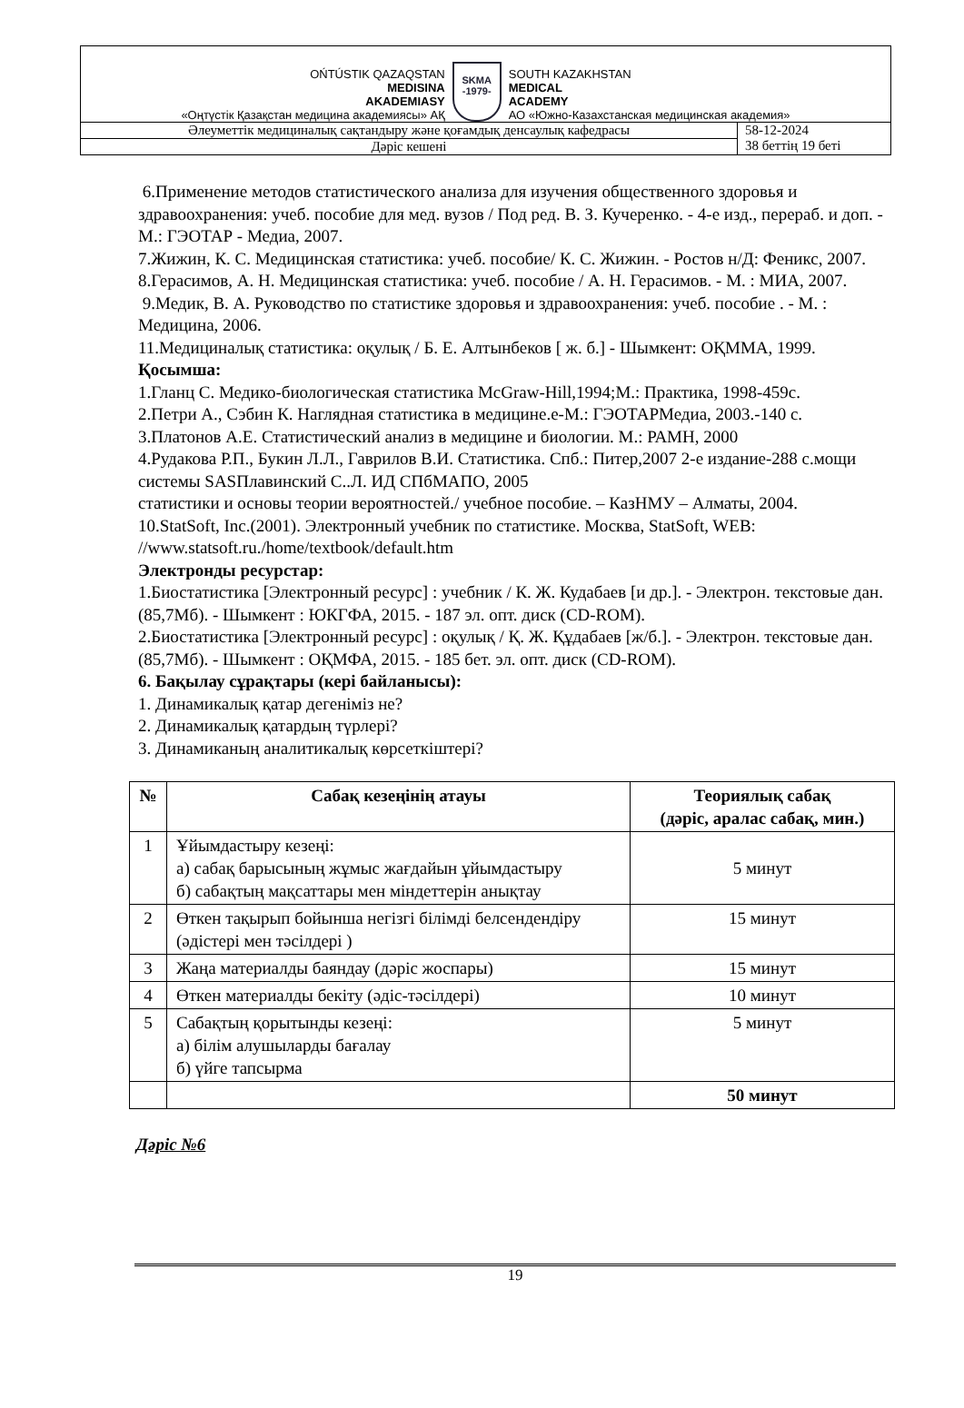OŃTÚSTIK QAZAQSTAN
MEDISINA
AKADEMIASY
«Оңтүстік Қазақстан медицина академиясы» АҚ
SKMA
-1979-
SOUTH KAZAKHSTAN
MEDICAL
ACADEMY
АО «Южно-Казахстанская медицинская академия»
Әлеуметтік медициналық сақтандыру және қоғамдық денсаулық кафедрасы
Дәріс кешені
58-12-2024
38 беттің 19 беті
6.Применение методов статистического анализа для изучения общественного здоровья и здравоохранения: учеб. пособие для мед. вузов / Под ред. В. З. Кучеренко. - 4-е изд., перераб. и доп. - М.: ГЭОТАР - Медиа, 2007.
7.Жижин, К. С. Медицинская статистика: учеб. пособие/ К. С. Жижин. - Ростов н/Д: Феникс, 2007.
8.Герасимов, А. Н. Медицинская статистика: учеб. пособие / А. Н. Герасимов. - М. : МИА, 2007.
9.Медик, В. А. Руководство по статистике здоровья и здравоохранения: учеб. пособие . - М. : Медицина, 2006.
11.Медициналық статистика: оқулық / Б. Е. Алтынбеков [ ж. б.] - Шымкент: ОҚММА, 1999.
Қосымша:
1.Гланц С. Медико-биологическая статистика McGraw-Hill,1994;М.: Практика, 1998-459с.
2.Петри А., Сэбин К. Наглядная статистика в медицине.е-М.: ГЭОТАРМедиа, 2003.-140 с.
3.Платонов А.Е. Статистический анализ в медицине и биологии. М.: РАМН, 2000
4.Рудакова Р.П., Букин Л.Л., Гаврилов В.И. Статистика. Спб.: Питер,2007 2-е издание-288 с.мощи системы SASПлавинский С..Л. ИД СПбМАПО, 2005
статистики и основы теории вероятностей./ учебное пособие. – КазНМУ – Алматы, 2004.
10.StatSoft, Inc.(2001). Электронный учебник по статистике. Москва, StatSoft, WEB: //www.statsoft.ru./home/textbook/default.htm
Электронды ресурстар:
1.Биостатистика [Электронный ресурс] : учебник / К. Ж. Кудабаев [и др.]. - Электрон. текстовые дан. (85,7Мб). - Шымкент : ЮКГФА, 2015. - 187 эл. опт. диск (CD-ROM).
2.Биостатистика [Электронный ресурс] : оқулық / Қ. Ж. Құдабаев [ж/б.]. - Электрон. текстовые дан. (85,7Мб). - Шымкент : ОҚМФА, 2015. - 185 бет. эл. опт. диск (CD-ROM).
6. Бақылау сұрақтары (кері байланысы):
1. Динамикалық қатар дегеніміз не?
2. Динамикалық қатардың түрлері?
3. Динамиканың аналитикалық көрсеткіштері?
| № | Сабақ кезеңінің атауы | Теориялық сабақ (дәріс, аралас сабақ, мин.) |
| --- | --- | --- |
| 1 | Ұйымдастыру кезеңі: а) сабақ барысының жұмыс жағдайын ұйымдастыру б) сабақтың мақсаттары мен міндеттерін анықтау | 5 минут |
| 2 | Өткен тақырып бойынша негізгі білімді белсендендіру (әдістері мен тәсілдері ) | 15 минут |
| 3 | Жаңа материалды баяндау (дәріс жоспары) | 15 минут |
| 4 | Өткен материалды бекіту (әдіс-тәсілдері) | 10 минут |
| 5 | Сабақтың қорытынды кезеңі: а) білім алушыларды бағалау б) үйге тапсырма | 5 минут |
| | | 50 минут |
Дәріс №6
19